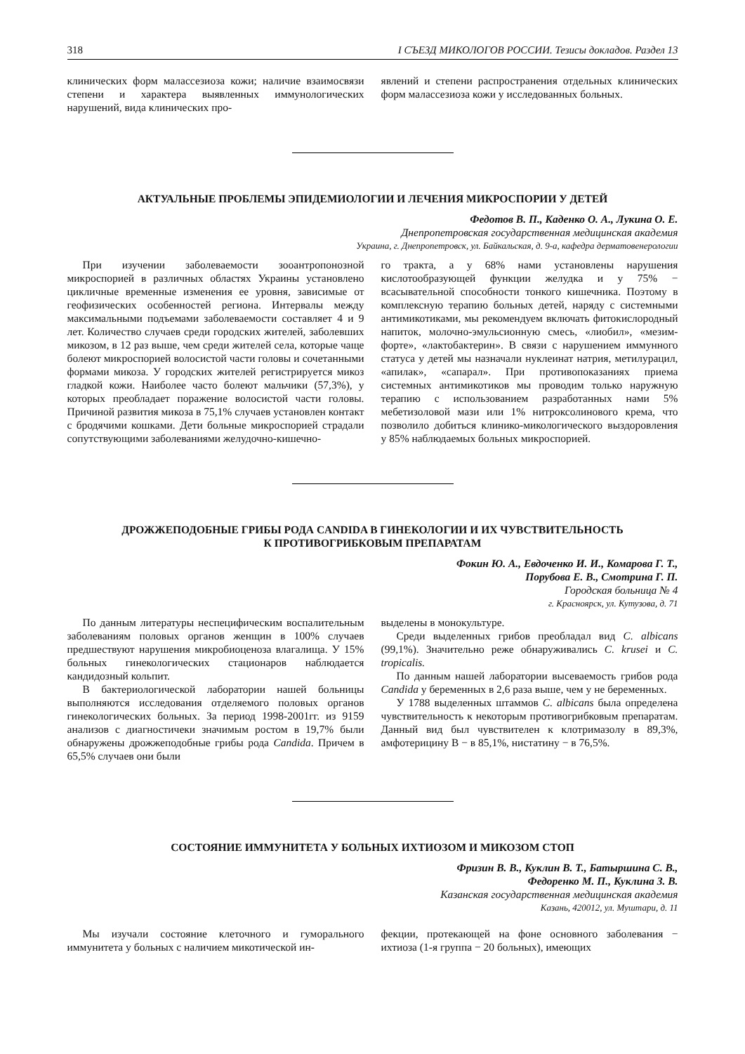318 I СЪЕЗД МИКОЛОГОВ РОССИИ. Тезисы докладов. Раздел 13
клинических форм малассезиоза кожи; наличие взаимосвязи степени и характера выявленных иммунологических нарушений, вида клинических про-
явлений и степени распространения отдельных клинических форм малассезиоза кожи у исследованных больных.
АКТУАЛЬНЫЕ ПРОБЛЕМЫ ЭПИДЕМИОЛОГИИ И ЛЕЧЕНИЯ МИКРОСПОРИИ У ДЕТЕЙ
Федотов В. П., Каденко О. А., Лукина О. Е.
Днепропетровская государственная медицинская академия
Украина, г. Днепропетровск, ул. Байкальская, д. 9-а, кафедра дерматовенерологии
При изучении заболеваемости зооантропонозной микроспорией в различных областях Украины установлено цикличные временные изменения ее уровня, зависимые от геофизических особенностей региона. Интервалы между максимальными подъемами заболеваемости составляет 4 и 9 лет. Количество случаев среди городских жителей, заболевших микозом, в 12 раз выше, чем среди жителей села, которые чаще болеют микроспорией волосистой части головы и сочетанными формами микоза. У городских жителей регистрируется микоз гладкой кожи. Наиболее часто болеют мальчики (57,3%), у которых преобладает поражение волосистой части головы. Причиной развития микоза в 75,1% случаев установлен контакт с бродячими кошками. Дети больные микроспорией страдали сопутствующими заболеваниями желудочно-кишечно-
го тракта, а у 68% нами установлены нарушения кислотообразующей функции желудка и у 75% − всасывательной способности тонкого кишечника. Поэтому в комплексную терапию больных детей, наряду с системными антимикотиками, мы рекомендуем включать фитокислородный напиток, молочно-эмульсионную смесь, «лиобил», «мезим-форте», «лактобактерин». В связи с нарушением иммунного статуса у детей мы назначали нуклеинат натрия, метилурацил, «апилак», «сапарал». При противопоказаниях приема системных антимикотиков мы проводим только наружную терапию с использованием разработанных нами 5% мебетизоловой мази или 1% нитроксолинового крема, что позволило добиться клинико-микологического выздоровления у 85% наблюдаемых больных микроспорией.
ДРОЖЖЕПОДОБНЫЕ ГРИБЫ РОДА CANDIDA В ГИНЕКОЛОГИИ И ИХ ЧУВСТВИТЕЛЬНОСТЬ
К ПРОТИВОГРИБКОВЫМ ПРЕПАРАТАМ
Фокин Ю. А., Евдоченко И. И., Комарова Г. Т.,
Порубова Е. В., Смотрина Г. П.
Городская больница № 4
г. Красноярск, ул. Кутузова, д. 71
По данным литературы неспецифическим воспалительным заболеваниям половых органов женщин в 100% случаев предшествуют нарушения микробиоценоза влагалища. У 15% больных гинекологических стационаров наблюдается кандидозный кольпит.
В бактериологической лаборатории нашей больницы выполняются исследования отделяемого половых органов гинекологических больных. За период 1998-2001гг. из 9159 анализов с диагностичеки значимым ростом в 19,7% были обнаружены дрожжеподобные грибы рода Candida. Причем в 65,5% случаев они были
выделены в монокультуре.
Среди выделенных грибов преобладал вид C. albicans (99,1%). Значительно реже обнаруживались C. krusei и C. tropicalis.
По данным нашей лаборатории высеваемость грибов рода Candida у беременных в 2,6 раза выше, чем у не беременных.
У 1788 выделенных штаммов C. albicans была определена чувствительность к некоторым противогрибковым препаратам. Данный вид был чувствителен к клотримазолу в 89,3%, амфотерицину В − в 85,1%, нистатину − в 76,5%.
СОСТОЯНИЕ ИММУНИТЕТА У БОЛЬНЫХ ИХТИОЗОМ И МИКОЗОМ СТОП
Фризин В. В., Куклин В. Т., Батыршина С. В.,
Федоренко М. П., Куклина З. В.
Казанская государственная медицинская академия
Казань, 420012, ул. Муштари, д. 11
Мы изучали состояние клеточного и гуморального иммунитета у больных с наличием микотической ин-
фекции, протекающей на фоне основного заболевания − ихтиоза (1-я группа − 20 больных), имеющих